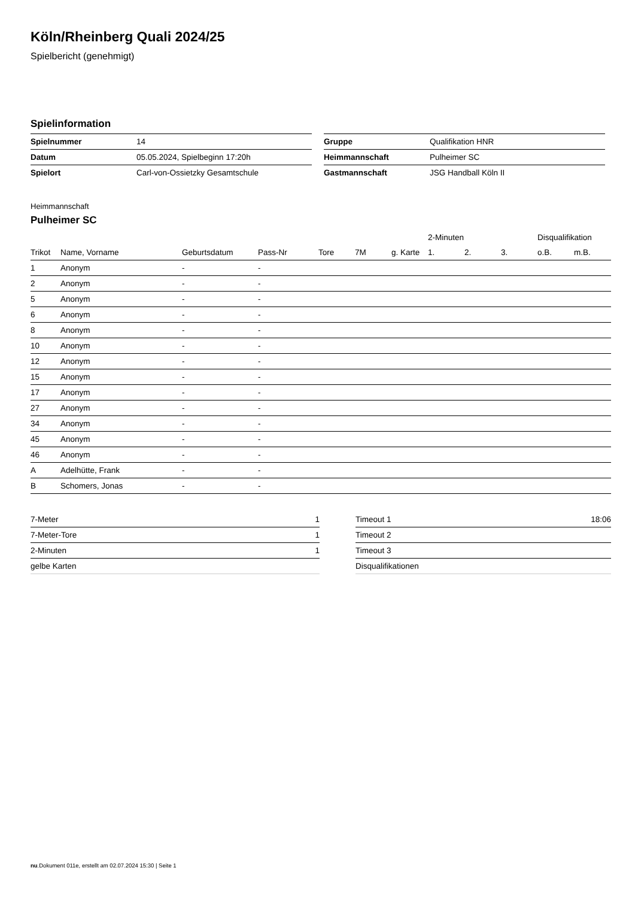Köln/Rheinberg Quali 2024/25
Spielbericht (genehmigt)
Spielinformation
| Spielnummer | 14 |
| Datum | 05.05.2024, Spielbeginn 17:20h |
| Spielort | Carl-von-Ossietzky Gesamtschule |
| Gruppe | Qualifikation HNR |
| Heimmannschaft | Pulheimer SC |
| Gastmannschaft | JSG Handball Köln II |
Heimmannschaft
Pulheimer SC
| | | | | | | | 2-Minuten | | | Disqualifikation | |
| --- | --- | --- | --- | --- | --- | --- | --- | --- | --- | --- | --- |
| Trikot | Name, Vorname | Geburtsdatum | Pass-Nr | Tore | 7M | g. Karte | 1. | 2. | 3. | o.B. | m.B. |
| 1 | Anonym | - | - | | | | | | | | |
| 2 | Anonym | - | - | | | | | | | | |
| 5 | Anonym | - | - | | | | | | | | |
| 6 | Anonym | - | - | | | | | | | | |
| 8 | Anonym | - | - | | | | | | | | |
| 10 | Anonym | - | - | | | | | | | | |
| 12 | Anonym | - | - | | | | | | | | |
| 15 | Anonym | - | - | | | | | | | | |
| 17 | Anonym | - | - | | | | | | | | |
| 27 | Anonym | - | - | | | | | | | | |
| 34 | Anonym | - | - | | | | | | | | |
| 45 | Anonym | - | - | | | | | | | | |
| 46 | Anonym | - | - | | | | | | | | |
| A | Adelhütte, Frank | - | - | | | | | | | | |
| B | Schomers, Jonas | - | - | | | | | | | | |
| 7-Meter | 1 |
| 7-Meter-Tore | 1 |
| 2-Minuten | 1 |
| gelbe Karten | |
| Timeout 1 | 18:06 |
| Timeout 2 | |
| Timeout 3 | |
| Disqualifikationen | |
nu.Dokument 011e, erstellt am 02.07.2024 15:30 | Seite 1